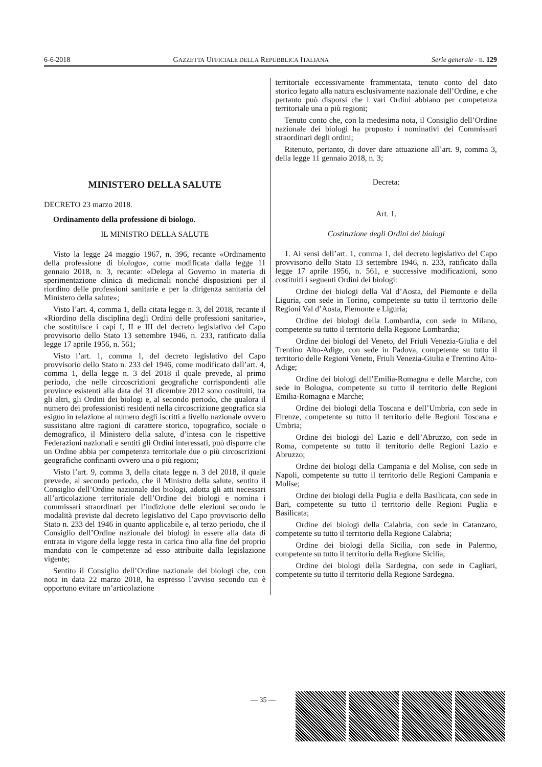6-6-2018 GAZZETTA UFFICIALE DELLA REPUBBLICA ITALIANA Serie generale - n. 129
MINISTERO DELLA SALUTE
DECRETO 23 marzo 2018.
Ordinamento della professione di biologo.
IL MINISTRO DELLA SALUTE
Visto la legge 24 maggio 1967, n. 396, recante «Ordinamento della professione di biologo», come modificata dalla legge 11 gennaio 2018, n. 3, recante: «Delega al Governo in materia di sperimentazione clinica di medicinali nonché disposizioni per il riordino delle professioni sanitarie e per la dirigenza sanitaria del Ministero della salute»;
Visto l’art. 4, comma 1, della citata legge n. 3, del 2018, recante il «Riordino della disciplina degli Ordini delle professioni sanitarie», che sostituisce i capi I, II e III del decreto legislativo del Capo provvisorio dello Stato 13 settembre 1946, n. 233, ratificato dalla legge 17 aprile 1956, n. 561;
Visto l’art. 1, comma 1, del decreto legislativo del Capo provvisorio dello Stato n. 233 del 1946, come modificato dall’art. 4, comma 1, della legge n. 3 del 2018 il quale prevede, al primo periodo, che nelle circoscrizioni geografiche corrispondenti alle province esistenti alla data del 31 dicembre 2012 sono costituiti, tra gli altri, gli Ordini dei biologi e, al secondo periodo, che qualora il numero dei professionisti residenti nella circoscrizione geografica sia esiguo in relazione al numero degli iscritti a livello nazionale ovvero sussistano altre ragioni di carattere storico, topografico, sociale o demografico, il Ministero della salute, d’intesa con le rispettive Federazioni nazionali e sentiti gli Ordini interessati, può disporre che un Ordine abbia per competenza territoriale due o più circoscrizioni geografiche confinanti ovvero una o più regioni;
Visto l’art. 9, comma 3, della citata legge n. 3 del 2018, il quale prevede, al secondo periodo, che il Ministro della salute, sentito il Consiglio dell’Ordine nazionale dei biologi, adotta gli atti necessari all’articolazione territoriale dell’Ordine dei biologi e nomina i commissari straordinari per l’indizione delle elezioni secondo le modalità previste dal decreto legislativo del Capo provvisorio dello Stato n. 233 del 1946 in quanto applicabile e, al terzo periodo, che il Consiglio dell’Ordine nazionale dei biologi in essere alla data di entrata in vigore della legge resta in carica fino alla fine del proprio mandato con le competenze ad esso attribuite dalla legislazione vigente;
Sentito il Consiglio dell’Ordine nazionale dei biologi che, con nota in data 22 marzo 2018, ha espresso l’avviso secondo cui è opportuno evitare un’articolazione
territoriale eccessivamente frammentata, tenuto conto del dato storico legato alla natura esclusivamente nazionale dell’Ordine, e che pertanto può disporsi che i vari Ordini abbiano per competenza territoriale una o più regioni;
Tenuto conto che, con la medesima nota, il Consiglio dell’Ordine nazionale dei biologi ha proposto i nominativi dei Commissari straordinari degli ordini;
Ritenuto, pertanto, di dover dare attuazione all’art. 9, comma 3, della legge 11 gennaio 2018, n. 3;
Decreta:
Art. 1.
Costituzione degli Ordini dei biologi
1. Ai sensi dell’art. 1, comma 1, del decreto legislativo del Capo provvisorio dello Stato 13 settembre 1946, n. 233, ratificato dalla legge 17 aprile 1956, n. 561, e successive modificazioni, sono costituiti i seguenti Ordini dei biologi:
Ordine dei biologi della Val d’Aosta, del Piemonte e della Liguria, con sede in Torino, competente su tutto il territorio delle Regioni Val d’Aosta, Piemonte e Liguria;
Ordine dei biologi della Lombardia, con sede in Milano, competente su tutto il territorio della Regione Lombardia;
Ordine dei biologi del Veneto, del Friuli Venezia-Giulia e del Trentino Alto-Adige, con sede in Padova, competente su tutto il territorio delle Regioni Veneto, Friuli Venezia-Giulia e Trentino Alto-Adige;
Ordine dei biologi dell’Emilia-Romagna e delle Marche, con sede in Bologna, competente su tutto il territorio delle Regioni Emilia-Romagna e Marche;
Ordine dei biologi della Toscana e dell’Umbria, con sede in Firenze, competente su tutto il territorio delle Regioni Toscana e Umbria;
Ordine dei biologi del Lazio e dell’Abruzzo, con sede in Roma, competente su tutto il territorio delle Regioni Lazio e Abruzzo;
Ordine dei biologi della Campania e del Molise, con sede in Napoli, competente su tutto il territorio delle Regioni Campania e Molise;
Ordine dei biologi della Puglia e della Basilicata, con sede in Bari, competente su tutto il territorio delle Regioni Puglia e Basilicata;
Ordine dei biologi della Calabria, con sede in Catanzaro, competente su tutto il territorio della Regione Calabria;
Ordine dei biologi della Sicilia, con sede in Palermo, competente su tutto il territorio della Regione Sicilia;
Ordine dei biologi della Sardegna, con sede in Cagliari, competente su tutto il territorio della Regione Sardegna.
— 35 —